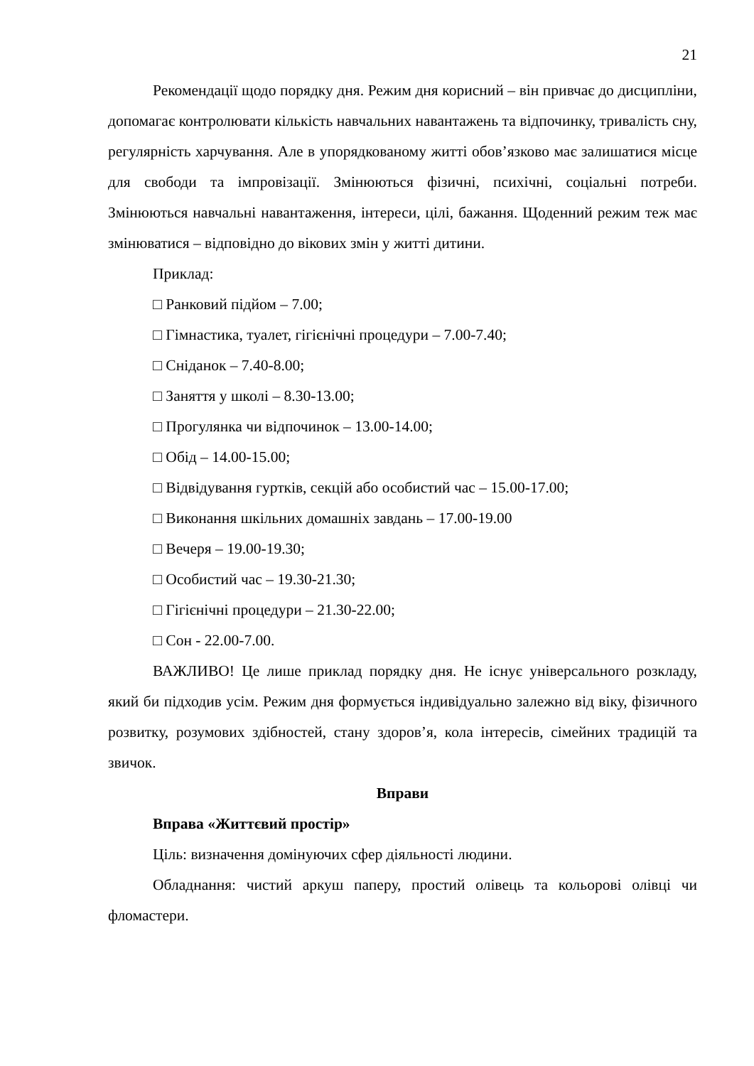21
Рекомендації щодо порядку дня. Режим дня корисний – він привчає до дисципліни, допомагає контролювати кількість навчальних навантажень та відпочинку, тривалість сну, регулярність харчування. Але в упорядкованому житті обов’язково має залишатися місце для свободи та імпровізації. Змінюються фізичні, психічні, соціальні потреби. Змінюються навчальні навантаження, інтереси, цілі, бажання. Щоденний режим теж має змінюватися – відповідно до вікових змін у житті дитини.
Приклад:
□ Ранковий підйом – 7.00;
□ Гімнастика, туалет, гігієнічні процедури – 7.00-7.40;
□ Сніданок – 7.40-8.00;
□ Заняття у школі – 8.30-13.00;
□ Прогулянка чи відпочинок – 13.00-14.00;
□ Обід – 14.00-15.00;
□ Відвідування гуртків, секцій або особистий час – 15.00-17.00;
□ Виконання шкільних домашніх завдань – 17.00-19.00
□ Вечеря – 19.00-19.30;
□ Особистий час – 19.30-21.30;
□ Гігієнічні процедури – 21.30-22.00;
□ Сон - 22.00-7.00.
ВАЖЛИВО! Це лише приклад порядку дня. Не існує універсального розкладу, який би підходив усім. Режим дня формується індивідуально залежно від віку, фізичного розвитку, розумових здібностей, стану здоров’я, кола інтересів, сімейних традицій та звичок.
Вправи
Вправа «Життєвий простір»
Ціль: визначення домінуючих сфер діяльності людини.
Обладнання: чистий аркуш паперу, простий олівець та кольорові олівці чи фломастери.